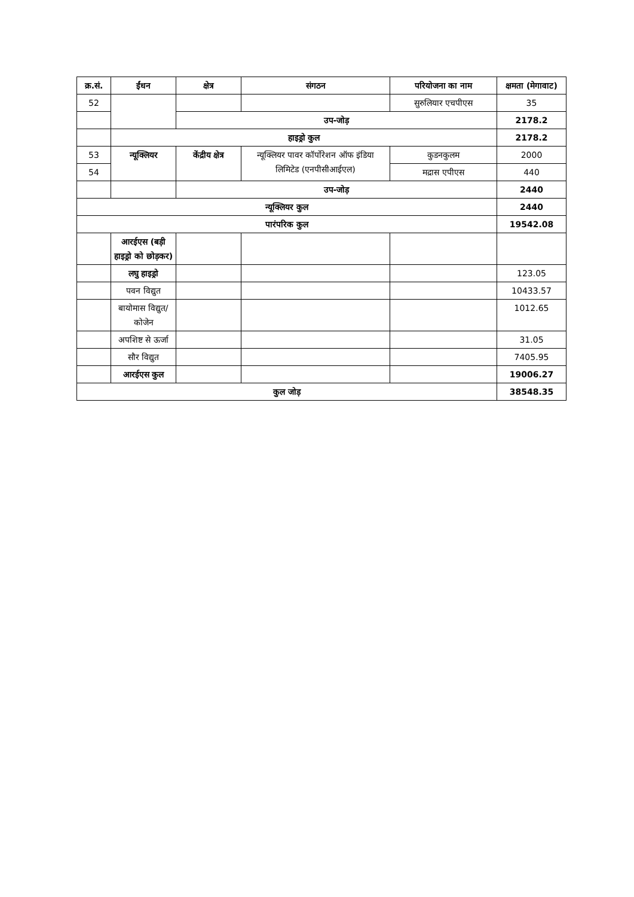| क्र.सं. | ईंधन | क्षेत्र | संगठन | परियोजना का नाम | क्षमता (मेगावाट) |
| --- | --- | --- | --- | --- | --- |
| 52 | | | | सुरुलियार एचपीएस | 35 |
| | | उप-जोड़ | | | 2178.2 |
| | हाइड्रो कुल | | | | 2178.2 |
| 53 | न्यूक्लियर | केंद्रीय क्षेत्र | न्यूक्लियर पावर कॉर्पोरेशन ऑफ इंडिया लिमिटेड (एनपीसीआईएल) | कुडनकुलम | 2000 |
| 54 | | | | मद्रास एपीएस | 440 |
| | | उप-जोड़ | | | 2440 |
| न्यूक्लियर कुल | | | | | 2440 |
| पारंपरिक कुल | | | | | 19542.08 |
| | आरईएस (बड़ी हाइड्रो को छोड़कर) | | | | |
| | लघु हाइड्रो | | | | 123.05 |
| | पवन विद्युत | | | | 10433.57 |
| | बायोमास विद्युत/कोजेन | | | | 1012.65 |
| | अपशिष्ट से ऊर्जा | | | | 31.05 |
| | सौर विद्युत | | | | 7405.95 |
| | आरईएस कुल | | | | 19006.27 |
| कुल जोड़ | | | | | 38548.35 |